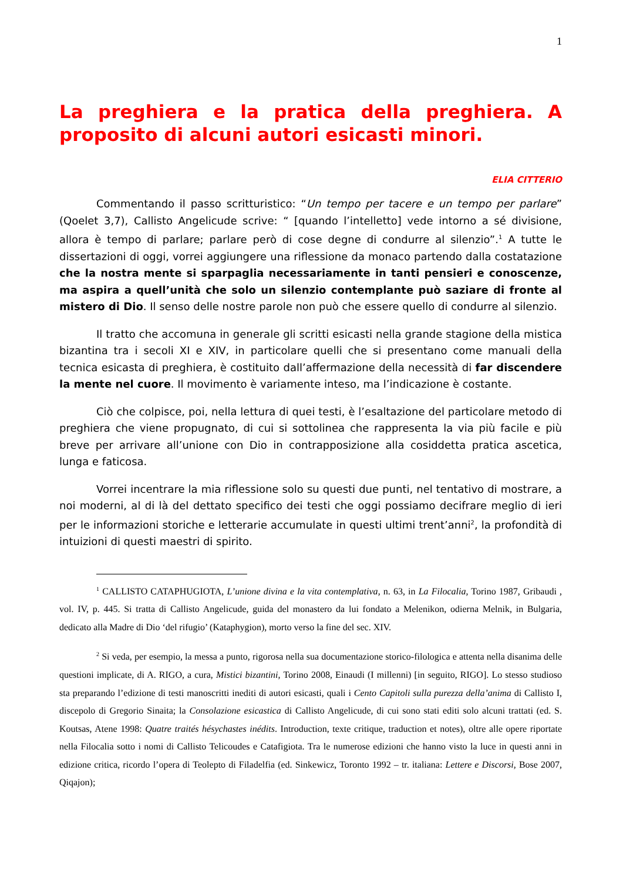1
La preghiera e la pratica della preghiera. A proposito di alcuni autori esicasti minori.
ELIA CITTERIO
Commentando il passo scritturistico: “Un tempo per tacere e un tempo per parlare” (Qoelet 3,7), Callisto Angelicude scrive: “ [quando l’intelletto] vede intorno a sé divisione, allora è tempo di parlare; parlare però di cose degne di condurre al silenzio”.<sup>1</sup> A tutte le dissertazioni di oggi, vorrei aggiungere una riflessione da monaco partendo dalla costatazione che la nostra mente si sparpaglia necessariamente in tanti pensieri e conoscenze, ma aspira a quell’unità che solo un silenzio contemplante può saziare di fronte al mistero di Dio. Il senso delle nostre parole non può che essere quello di condurre al silenzio.
Il tratto che accomuna in generale gli scritti esicasti nella grande stagione della mistica bizantina tra i secoli XI e XIV, in particolare quelli che si presentano come manuali della tecnica esicasta di preghiera, è costituito dall’affermazione della necessità di far discendere la mente nel cuore. Il movimento è variamente inteso, ma l’indicazione è costante.
Ciò che colpisce, poi, nella lettura di quei testi, è l’esaltazione del particolare metodo di preghiera che viene propugnato, di cui si sottolinea che rappresenta la via più facile e più breve per arrivare all’unione con Dio in contrapposizione alla cosiddetta pratica ascetica, lunga e faticosa.
Vorrei incentrare la mia riflessione solo su questi due punti, nel tentativo di mostrare, a noi moderni, al di là del dettato specifico dei testi che oggi possiamo decifrare meglio di ieri per le informazioni storiche e letterarie accumulate in questi ultimi trent’anni<sup>2</sup>, la profondità di intuizioni di questi maestri di spirito.
<sup>1</sup> CALLISTO CATAPHUGIOTA, L’unione divina e la vita contemplativa, n. 63, in La Filocalia, Torino 1987, Gribaudi , vol. IV, p. 445. Si tratta di Callisto Angelicude, guida del monastero da lui fondato a Melenikon, odierna Melnik, in Bulgaria, dedicato alla Madre di Dio ‘del rifugio’ (Kataphygion), morto verso la fine del sec. XIV.
<sup>2</sup> Si veda, per esempio, la messa a punto, rigorosa nella sua documentazione storico-filologica e attenta nella disanima delle questioni implicate, di A. RIGO, a cura, Mistici bizantini, Torino 2008, Einaudi (I millenni) [in seguito, RIGO]. Lo stesso studioso sta preparando l’edizione di testi manoscritti inediti di autori esicasti, quali i Cento Capitoli sulla purezza della’anima di Callisto I, discepolo di Gregorio Sinaita; la Consolazione esicastica di Callisto Angelicude, di cui sono stati editi solo alcuni trattati (ed. S. Koutsas, Atene 1998: Quatre traités hésychastes inédits. Introduction, texte critique, traduction et notes), oltre alle opere riportate nella Filocalia sotto i nomi di Callisto Telicoudes e Catafigiota. Tra le numerose edizioni che hanno visto la luce in questi anni in edizione critica, ricordo l’opera di Teolepto di Filadelfia (ed. Sinkewicz, Toronto 1992 – tr. italiana: Lettere e Discorsi, Bose 2007, Qiqajon);